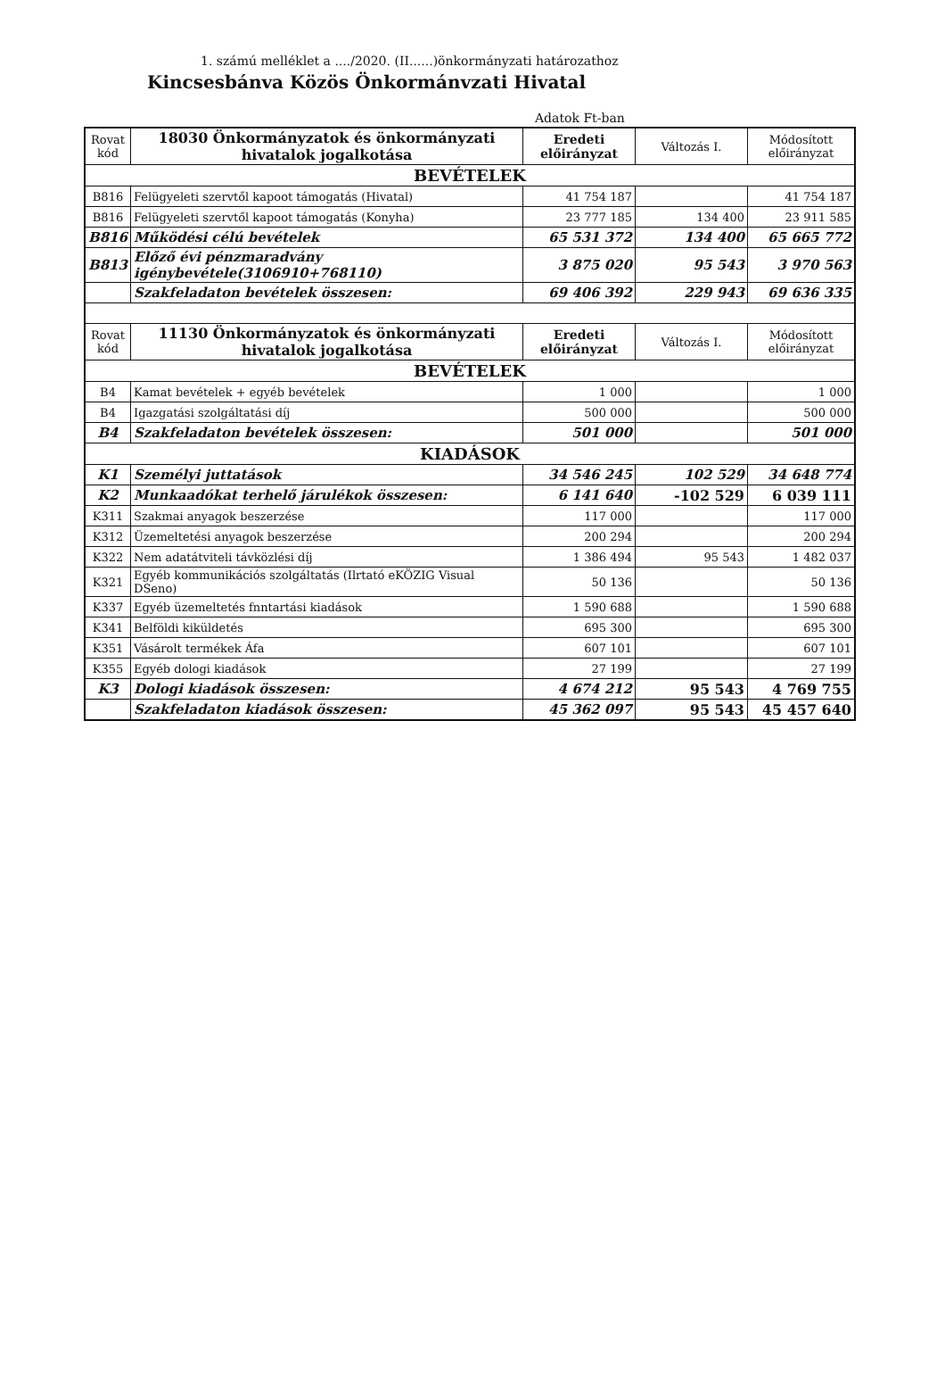1. számú melléklet a ..../2020. (II......)önkormányzati határozathoz
Kincsesbánva Közös Önkormánvzati Hivatal
Adatok Ft-ban
| Rovat kód | 18030 Önkormányzatok és önkormányzati hivatalok jogalkotása | Eredeti előirányzat | Változás I. | Módosított előirányzat |
| --- | --- | --- | --- | --- |
| BEVÉTELEK | | | | |
| B816 | Felügyeleti szervtől kapoot támogatás (Hivatal) | 41 754 187 | | 41 754 187 |
| B816 | Felügyeleti szervtől kapoot támogatás (Konyha) | 23 777 185 | 134 400 | 23 911 585 |
| B816 | Működési célú bevételek | 65 531 372 | 134 400 | 65 665 772 |
| B813 | Előző évi pénzmaradvány igénybevétele(3106910+768110) | 3 875 020 | 95 543 | 3 970 563 |
| | Szakfeladaton bevételek összesen: | 69 406 392 | 229 943 | 69 636 335 |
| Rovat kód | 11130 Önkormányzatok és önkormányzati hivatalok jogalkotása | Eredeti előirányzat | Változás I. | Módosított előirányzat |
| BEVÉTELEK | | | | |
| B4 | Kamat bevételek + egyéb bevételek | 1 000 | | 1 000 |
| B4 | Igazgatási szolgáltatási díj | 500 000 | | 500 000 |
| B4 | Szakfeladaton bevételek összesen: | 501 000 | | 501 000 |
| KIADÁSOK | | | | |
| K1 | Személyi juttatások | 34 546 245 | 102 529 | 34 648 774 |
| K2 | Munkaadókat terhelő járulékok összesen: | 6 141 640 | -102 529 | 6 039 111 |
| K311 | Szakmai anyagok beszerzése | 117 000 | | 117 000 |
| K312 | Üzemeltetési anyagok beszerzése | 200 294 | | 200 294 |
| K322 | Nem adatátviteli távközlési díj | 1 386 494 | 95 543 | 1 482 037 |
| K321 | Egyéb kommunikációs szolgáltatás (Ilrtató eKÖZIG Visual DSeno) | 50 136 | | 50 136 |
| K337 | Egyéb üzemeltetés fnntartási kiadások | 1 590 688 | | 1 590 688 |
| K341 | Belföldi kiküldetés | 695 300 | | 695 300 |
| K351 | Vásárolt termékek Áfa | 607 101 | | 607 101 |
| K355 | Egyéb dologi kiadások | 27 199 | | 27 199 |
| K3 | Dologi kiadások összesen: | 4 674 212 | 95 543 | 4 769 755 |
| | Szakfeladaton kiadások összesen: | 45 362 097 | 95 543 | 45 457 640 |